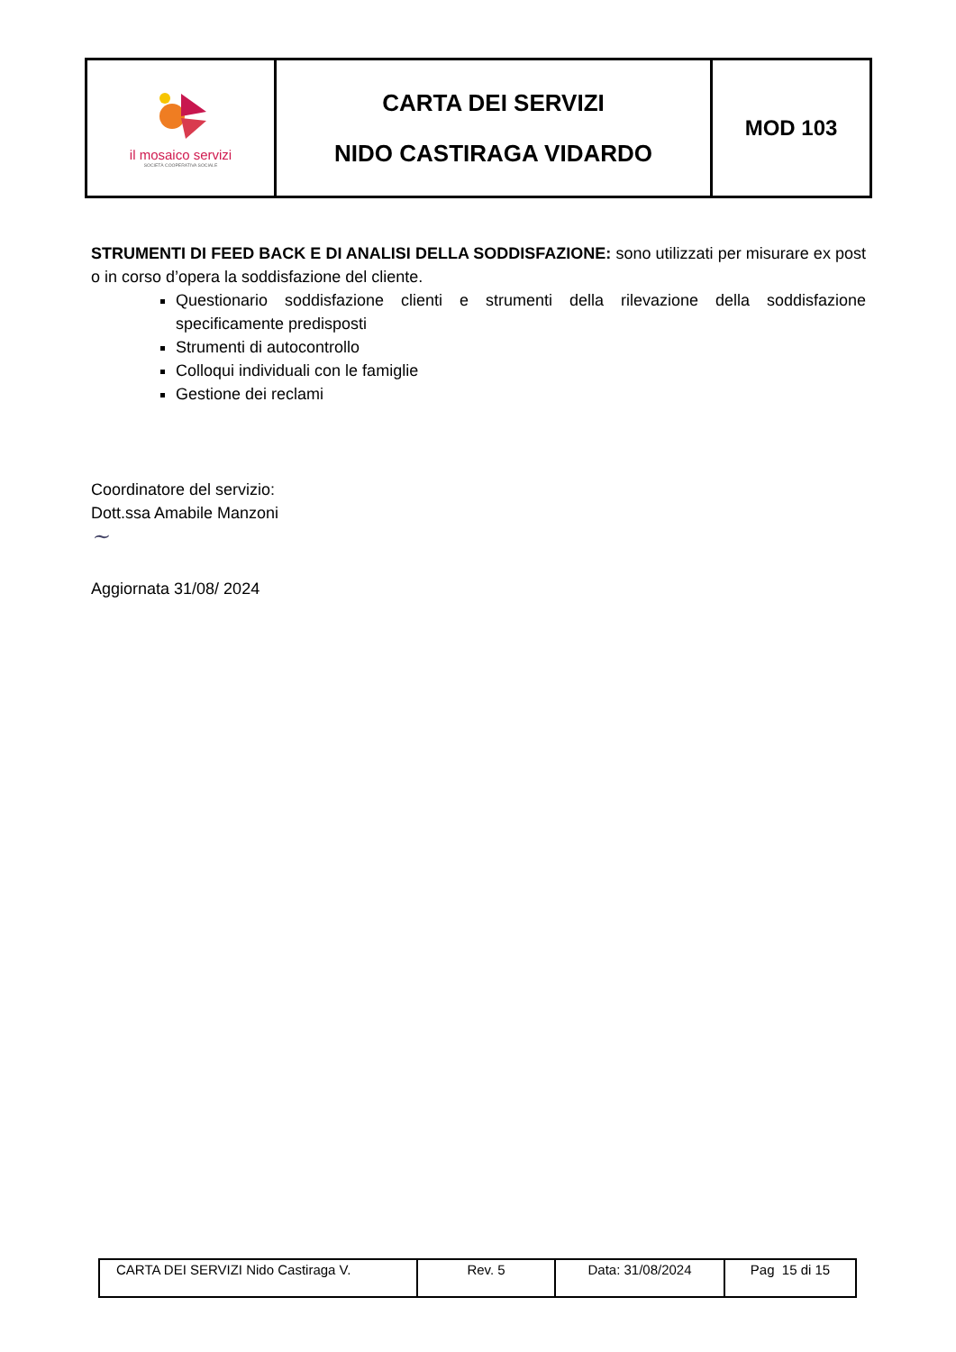| il mosaico servizi SOCIETÀ COOPERATIVA SOCIALE | CARTA DEI SERVIZI NIDO CASTIRAGA VIDARDO | MOD 103 |
STRUMENTI DI FEED BACK E DI ANALISI DELLA SODDISFAZIONE: sono utilizzati per misurare ex post o in corso d’opera la soddisfazione del cliente.
Questionario soddisfazione clienti e strumenti della rilevazione della soddisfazione specificamente predisposti
Strumenti di autocontrollo
Colloqui individuali con le famiglie
Gestione dei reclami
Coordinatore del servizio:
Dott.ssa Amabile Manzoni
~
Aggiornata 31/08/ 2024
| CARTA DEI SERVIZI Nido Castiraga V. | Rev. 5 | Data: 31/08/2024 | Pag 15 di 15 |